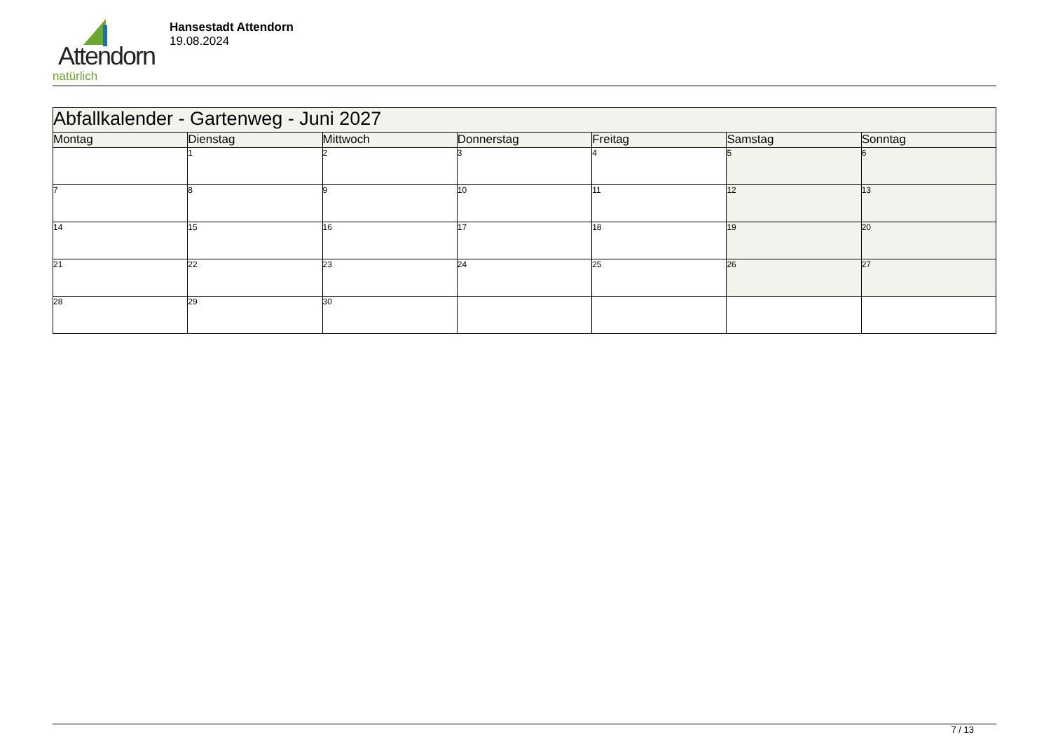Attendorn
natürlich
Hansestadt Attendorn
19.08.2024
| Abfallkalender - Gartenweg - Juni 2027 | | | | | | |
| Montag | Dienstag | Mittwoch | Donnerstag | Freitag | Samstag | Sonntag |
| | 1 | 2 | 3 | 4 | 5 | 6 |
| 7 | 8 | 9 | 10 | 11 | 12 | 13 |
| 14 | 15 | 16 | 17 | 18 | 19 | 20 |
| 21 | 22 | 23 | 24 | 25 | 26 | 27 |
| 28 | 29 | 30 | | | | |
7 / 13